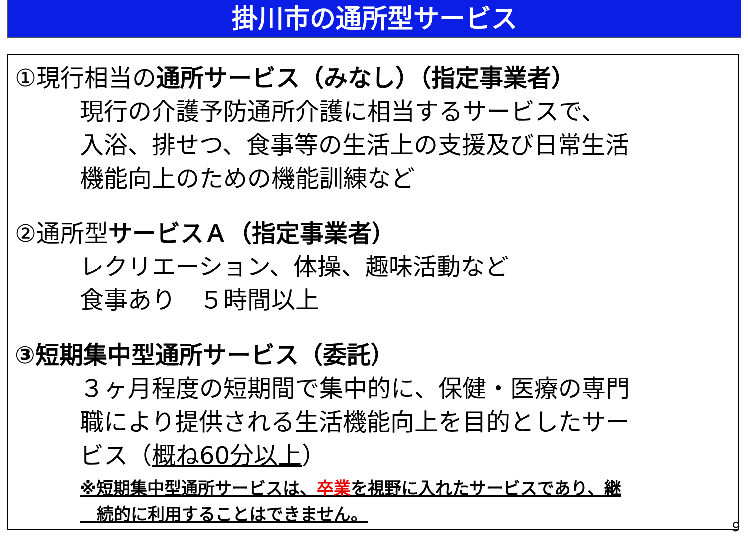掛川市の通所型サービス
①現行相当の通所サービス（みなし）（指定事業者）
現行の介護予防通所介護に相当するサービスで、
入浴、排せつ、食事等の生活上の支援及び日常生活
機能向上のための機能訓練など
②通所型サービスＡ（指定事業者）
レクリエーション、体操、趣味活動など
食事あり　５時間以上
③短期集中型通所サービス（委託）
３ヶ月程度の短期間で集中的に、保健・医療の専門
職により提供される生活機能向上を目的としたサー
ビス（概ね60分以上）
※短期集中型通所サービスは、卒業を視野に入れたサービスであり、継
　続的に利用することはできません。
9